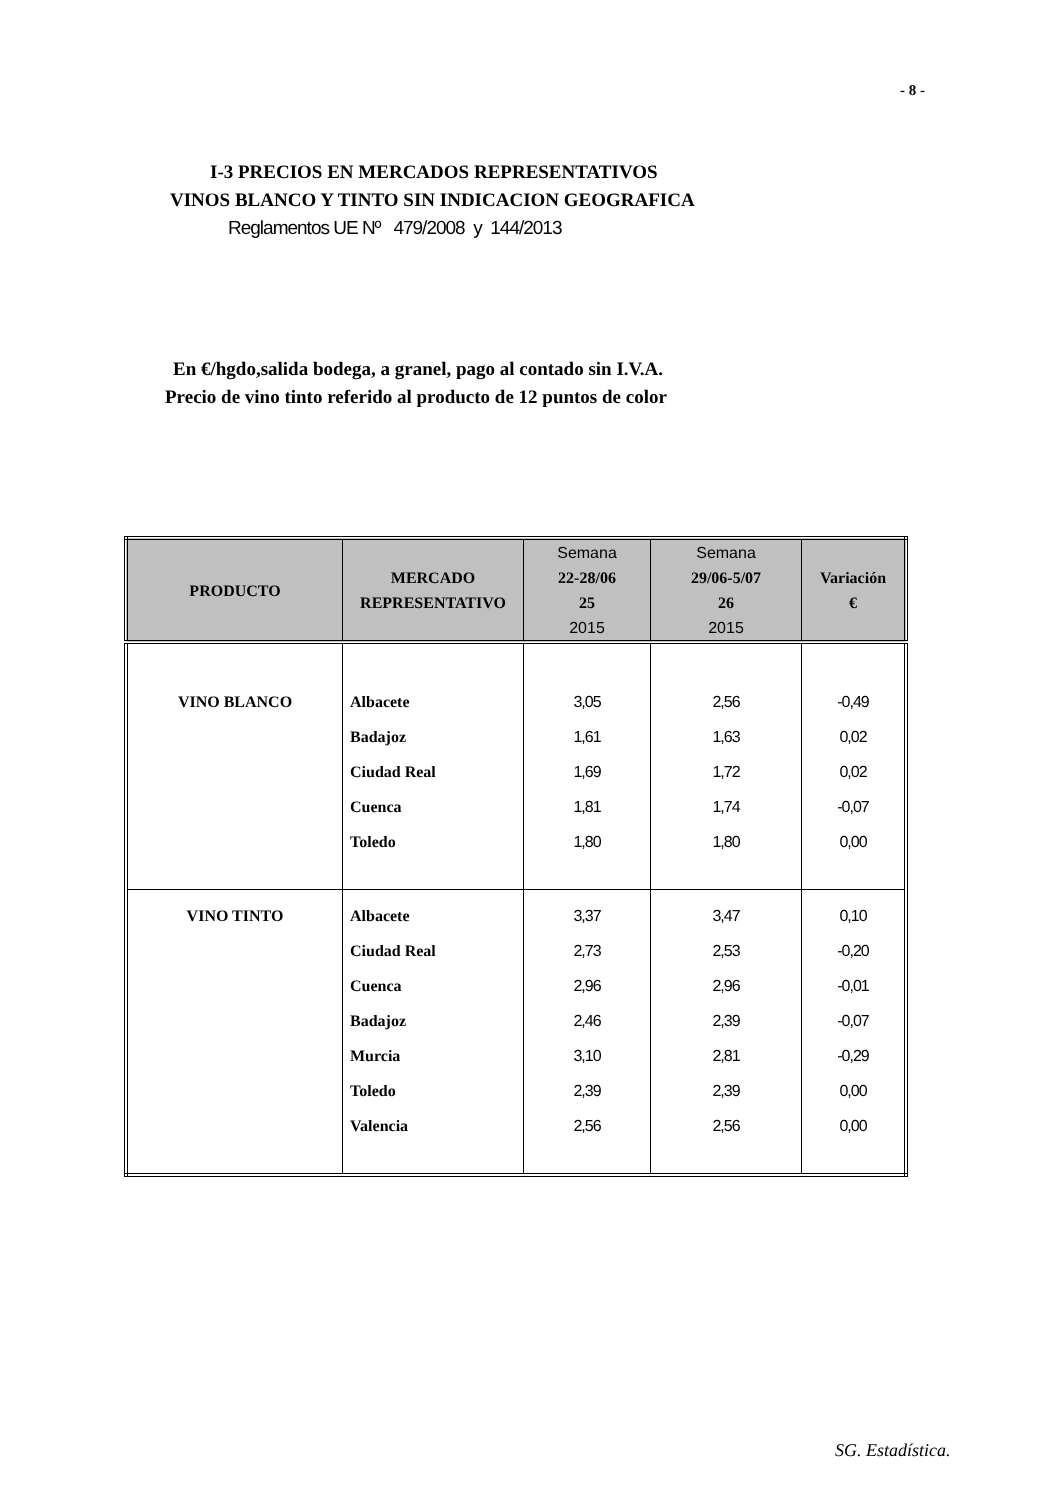- 8 -
I-3 PRECIOS EN MERCADOS REPRESENTATIVOS
VINOS BLANCO Y TINTO SIN INDICACION GEOGRAFICA
Reglamentos UE Nº 479/2008 y 144/2013
En €/hgdo,salida bodega, a granel, pago al contado sin I.V.A.
Precio de vino tinto referido al producto de 12 puntos de color
| PRODUCTO | MERCADO REPRESENTATIVO | Semana 22-28/06 25 2015 | Semana 29/06-5/07 26 2015 | Variación € |
| --- | --- | --- | --- | --- |
| VINO BLANCO | Albacete Badajoz Ciudad Real Cuenca Toledo | 3,05 1,61 1,69 1,81 1,80 | 2,56 1,63 1,72 1,74 1,80 | -0,49 0,02 0,02 -0,07 0,00 |
| VINO TINTO | Albacete Ciudad Real Cuenca Badajoz Murcia Toledo Valencia | 3,37 2,73 2,96 2,46 3,10 2,39 2,56 | 3,47 2,53 2,96 2,39 2,81 2,39 2,56 | 0,10 -0,20 -0,01 -0,07 -0,29 0,00 0,00 |
SG. Estadística.